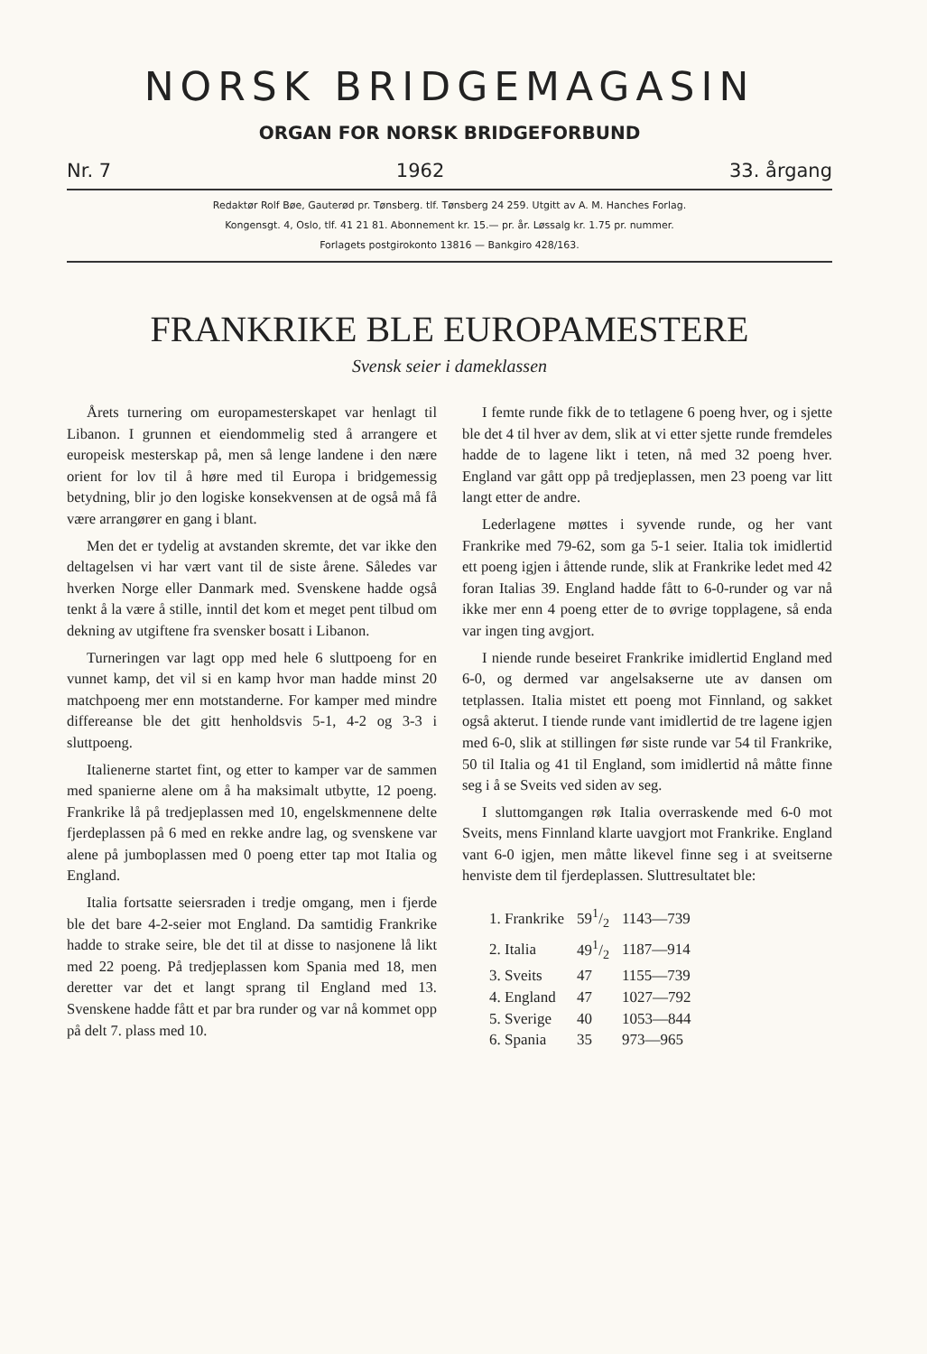NORSK BRIDGEMAGASIN
ORGAN FOR NORSK BRIDGEFORBUND
Nr. 7 1962 33. årgang
Redaktør Rolf Bøe, Gauterød pr. Tønsberg. tlf. Tønsberg 24 259. Utgitt av A. M. Hanches Forlag.
Kongensgt. 4, Oslo, tlf. 41 21 81. Abonnement kr. 15.— pr. år. Løssalg kr. 1.75 pr. nummer.
Forlagets postgirokonto 13816 — Bankgiro 428/163.
FRANKRIKE BLE EUROPAMESTERE
Svensk seier i dameklassen
Årets turnering om europamesterskapet var henlagt til Libanon. I grunnen et eiendommelig sted å arrangere et europeisk mesterskap på, men så lenge landene i den nære orient for lov til å høre med til Europa i bridgemessig betydning, blir jo den logiske konsekvensen at de også må få være arrangører en gang i blant.
Men det er tydelig at avstanden skremte, det var ikke den deltagelsen vi har vært vant til de siste årene. Således var hverken Norge eller Danmark med. Svenskene hadde også tenkt å la være å stille, inntil det kom et meget pent tilbud om dekning av utgiftene fra svensker bosatt i Libanon.
Turneringen var lagt opp med hele 6 sluttpoeng for en vunnet kamp, det vil si en kamp hvor man hadde minst 20 matchpoeng mer enn motstanderne. For kamper med mindre differeanse ble det gitt henholdsvis 5-1, 4-2 og 3-3 i sluttpoeng.
Italienerne startet fint, og etter to kamper var de sammen med spanierne alene om å ha maksimalt utbytte, 12 poeng. Frankrike lå på tredjeplassen med 10, engelskmennene delte fjerdeplassen på 6 med en rekke andre lag, og svenskene var alene på jumboplassen med 0 poeng etter tap mot Italia og England.
Italia fortsatte seiersraden i tredje omgang, men i fjerde ble det bare 4-2-seier mot England. Da samtidig Frankrike hadde to strake seire, ble det til at disse to nasjonene lå likt med 22 poeng. På tredjeplassen kom Spania med 18, men deretter var det et langt sprang til England med 13. Svenskene hadde fått et par bra runder og var nå kommet opp på delt 7. plass med 10.
I femte runde fikk de to tetlagene 6 poeng hver, og i sjette ble det 4 til hver av dem, slik at vi etter sjette runde fremdeles hadde de to lagene likt i teten, nå med 32 poeng hver. England var gått opp på tredjeplassen, men 23 poeng var litt langt etter de andre.
Lederlagene møttes i syvende runde, og her vant Frankrike med 79-62, som ga 5-1 seier. Italia tok imidlertid ett poeng igjen i åttende runde, slik at Frankrike ledet med 42 foran Italias 39. England hadde fått to 6-0-runder og var nå ikke mer enn 4 poeng etter de to øvrige topplagene, så enda var ingen ting avgjort.
I niende runde beseiret Frankrike imidlertid England med 6-0, og dermed var angelsakserne ute av dansen om tetplassen. Italia mistet ett poeng mot Finnland, og sakket også akterut. I tiende runde vant imidlertid de tre lagene igjen med 6-0, slik at stillingen før siste runde var 54 til Frankrike, 50 til Italia og 41 til England, som imidlertid nå måtte finne seg i å se Sveits ved siden av seg.
I sluttomgangen røk Italia overraskende med 6-0 mot Sveits, mens Finnland klarte uavgjort mot Frankrike. England vant 6-0 igjen, men måtte likevel finne seg i at sveitserne henviste dem til fjerdeplassen. Sluttresultatet ble:
| 1. Frankrike | 591/2 | 1143—739 |
| 2. Italia | 491/2 | 1187—914 |
| 3. Sveits | 47 | 1155—739 |
| 4. England | 47 | 1027—792 |
| 5. Sverige | 40 | 1053—844 |
| 6. Spania | 35 | 973—965 |